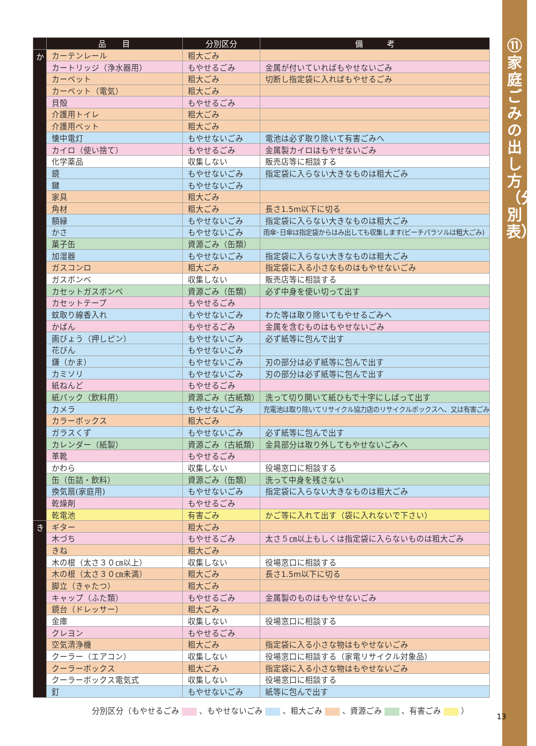⑪ 家庭ごみの出し方（分別表）
| | 品 目 | 分別区分 | 備 考 |
| --- | --- | --- | --- |
| か | カーテンレール | 粗大ごみ | |
| | カートリッジ（浄水器用） | もやせるごみ | 金属が付いていればもやせないごみ |
| | カーペット | 粗大ごみ | 切断し指定袋に入ればもやせるごみ |
| | カーペット（電気） | 粗大ごみ | |
| | 貝殻 | もやせるごみ | |
| | 介護用トイレ | 粗大ごみ | |
| | 介護用ベット | 粗大ごみ | |
| | 懐中電灯 | もやせないごみ | 電池は必ず取り除いて有害ごみへ |
| | カイロ（使い捨て） | もやせるごみ | 金属製カイロはもやせないごみ |
| | 化学薬品 | 収集しない | 販売店等に相談する |
| | 鏡 | もやせないごみ | 指定袋に入らない大きなものは粗大ごみ |
| | 鍵 | もやせないごみ | |
| | 家具 | 粗大ごみ | |
| | 角材 | 粗大ごみ | 長さ1.5m以下に切る |
| | 額縁 | もやせないごみ | 指定袋に入らない大きなものは粗大ごみ |
| | かさ | もやせないごみ | 雨傘･日傘は指定袋からはみ出しても収集します(ビーチパラソルは粗大ごみ) |
| | 菓子缶 | 資源ごみ（缶類） | |
| | 加湿器 | もやせないごみ | 指定袋に入らない大きなものは粗大ごみ |
| | ガスコンロ | 粗大ごみ | 指定袋に入る小さなものはもやせないごみ |
| | ガスボンベ | 収集しない | 販売店等に相談する |
| | カセットガスボンベ | 資源ごみ（缶類） | 必ず中身を使い切って出す |
| | カセットテープ | もやせるごみ | |
| | 蚊取り線香入れ | もやせないごみ | わた等は取り除いてもやせるごみへ |
| | かばん | もやせるごみ | 金属を含むものはもやせないごみ |
| | 画びょう（押しピン） | もやせないごみ | 必ず紙等に包んで出す |
| | 花びん | もやせないごみ | |
| | 鎌（かま） | もやせないごみ | 刃の部分は必ず紙等に包んで出す |
| | カミソリ | もやせないごみ | 刃の部分は必ず紙等に包んで出す |
| | 紙ねんど | もやせるごみ | |
| | 紙パック（飲料用） | 資源ごみ（古紙類） | 洗って切り開いて紙ひもで十字にしばって出す |
| | カメラ | もやせないごみ | 充電池は取り除いてリサイクル協力店のリサイクルボックスへ、又は有害ごみ |
| | カラーボックス | 粗大ごみ | |
| | ガラスくず | もやせないごみ | 必ず紙等に包んで出す |
| | カレンダー（紙製） | 資源ごみ（古紙類） | 金具部分は取り外してもやせないごみへ |
| | 革靴 | もやせるごみ | |
| | かわら | 収集しない | 役場窓口に相談する |
| | 缶（缶詰・飲料） | 資源ごみ（缶類） | 洗って中身を残さない |
| | 換気扇(家庭用) | もやせないごみ | 指定袋に入らない大きなものは粗大ごみ |
| | 乾燥剤 | もやせるごみ | |
| | 乾電池 | 有害ごみ | かご等に入れて出す（袋に入れないで下さい） |
| き | ギター | 粗大ごみ | |
| | 木づち | もやせるごみ | 太さ５㎝以上もしくは指定袋に入らないものは粗大ごみ |
| | きね | 粗大ごみ | |
| | 木の根（太さ３０㎝以上） | 収集しない | 役場窓口に相談する |
| | 木の根（太さ３０㎝未満） | 粗大ごみ | 長さ1.5m以下に切る |
| | 脚立（きゃたつ） | 粗大ごみ | |
| | キャップ（ふた類） | もやせるごみ | 金属製のものはもやせないごみ |
| | 鏡台（ドレッサー） | 粗大ごみ | |
| | 金庫 | 収集しない | 役場窓口に相談する |
| | クレヨン | もやせるごみ | |
| | 空気清浄機 | 粗大ごみ | 指定袋に入る小さな物はもやせないごみ |
| | クーラー（エアコン） | 収集しない | 役場窓口に相談する（家電リサイクル対象品） |
| | クーラーボックス | 粗大ごみ | 指定袋に入る小さな物はもやせないごみ |
| | クーラーボックス電気式 | 収集しない | 役場窓口に相談する |
| | 釘 | もやせないごみ | 紙等に包んで出す |
分別区分（もやせるごみ 、もやせないごみ 、粗大ごみ 、資源ごみ 、有害ごみ ）
13